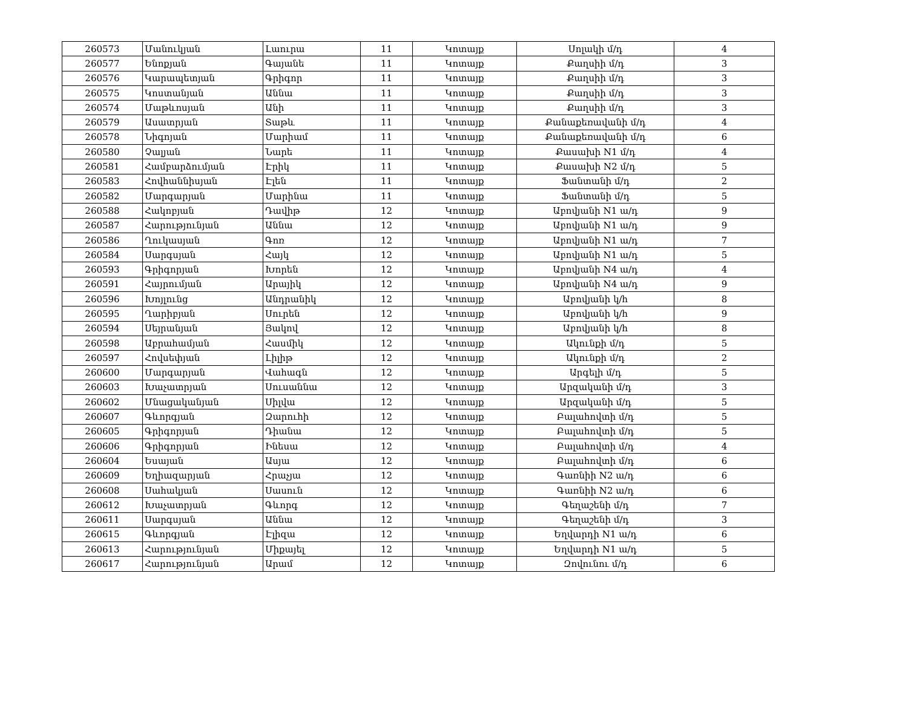| 260573 | Մանուկյան | Լաուրա | 11 | Կոտայք | Սոլակի մ/դ | 4 |
| 260577 | Ենոքյան | Գայանե | 11 | Կոտայք | Քաղսիի մ/դ | 3 |
| 260576 | Կարապետյան | Գրիգոր | 11 | Կոտայք | Քաղսիի մ/դ | 3 |
| 260575 | Կոստանյան | Աննա | 11 | Կոտայք | Քաղսիի մ/դ | 3 |
| 260574 | Մաթևոսյան | Անի | 11 | Կոտայք | Քաղսիի մ/դ | 3 |
| 260579 | Ասատրյան | Տաթև | 11 | Կոտայք | Քանաքեռավանի մ/դ | 4 |
| 260578 | Նիգոյան | Մարիամ | 11 | Կոտայք | Քանաքեռավանի մ/դ | 6 |
| 260580 | Չալյան | Նարե | 11 | Կոտայք | Քասախի N1 մ/դ | 4 |
| 260581 | Համբարձումյան | Էրիկ | 11 | Կոտայք | Քասախի N2 մ/դ | 5 |
| 260583 | Հովհաննիսյան | Էլեն | 11 | Կոտայք | Ֆանտանի մ/դ | 2 |
| 260582 | Մարգարյան | Մարինա | 11 | Կոտայք | Ֆանտանի մ/դ | 5 |
| 260588 | Հակոբյան | Դավիթ | 12 | Կոտայք | Աբովյանի N1 ա/դ | 9 |
| 260587 | Հարությունյան | Աննա | 12 | Կոտայք | Աբովյանի N1 ա/դ | 9 |
| 260586 | Ղուկասյան | Գոռ | 12 | Կոտայք | Աբովյանի N1 ա/դ | 7 |
| 260584 | Սարգսյան | Հայկ | 12 | Կոտայք | Աբովյանի N1 ա/դ | 5 |
| 260593 | Գրիգորյան | Խորեն | 12 | Կոտայք | Աբովյանի N4 ա/դ | 4 |
| 260591 | Հայրումյան | Արայիկ | 12 | Կոտայք | Աբովյանի N4 ա/դ | 9 |
| 260596 | Խոյլունց | Անդրանիկ | 12 | Կոտայք | Աբովյանի կ/հ | 8 |
| 260595 | Ղարիբյան | Սուրեն | 12 | Կոտայք | Աբովյանի կ/հ | 9 |
| 260594 | Սեյրանյան | Յակով | 12 | Կոտայք | Աբովյանի կ/հ | 8 |
| 260598 | Աբրահամյան | Հասմիկ | 12 | Կոտայք | Ակունքի մ/դ | 5 |
| 260597 | Հովսեփյան | Լիլիթ | 12 | Կոտայք | Ակունքի մ/դ | 2 |
| 260600 | Մարգարյան | Վահագն | 12 | Կոտայք | Արգելի մ/դ | 5 |
| 260603 | Խաչատրյան | Սուսաննա | 12 | Կոտայք | Արզականի մ/դ | 3 |
| 260602 | Մնացականյան | Սիլվա | 12 | Կոտայք | Արզականի մ/դ | 5 |
| 260607 | Գևորգյան | Զարուհի | 12 | Կոտայք | Բալահովտի մ/դ | 5 |
| 260605 | Գրիգորյան | Դիանա | 12 | Կոտայք | Բալահովտի մ/դ | 5 |
| 260606 | Գրիգորյան | Ինեսա | 12 | Կոտայք | Բալահովտի մ/դ | 4 |
| 260604 | Եսայան | Ասյա | 12 | Կոտայք | Բալահովտի մ/դ | 6 |
| 260609 | Եղիազարյան | Հրաչյա | 12 | Կոտայք | Գառնիի N2 ա/դ | 6 |
| 260608 | Սահակյան | Սասուն | 12 | Կոտայք | Գառնիի N2 ա/դ | 6 |
| 260612 | Խաչատրյան | Գևորգ | 12 | Կոտայք | Գեղաշենի մ/դ | 7 |
| 260611 | Սարգսյան | Աննա | 12 | Կոտայք | Գեղաշենի մ/դ | 3 |
| 260615 | Գևորգյան | Էլիզա | 12 | Կոտայք | Եղվարդի N1 ա/դ | 6 |
| 260613 | Հարությունյան | Միքայել | 12 | Կոտայք | Եղվարդի N1 ա/դ | 5 |
| 260617 | Հարությունյան | Արամ | 12 | Կոտայք | Զովունու մ/դ | 6 |